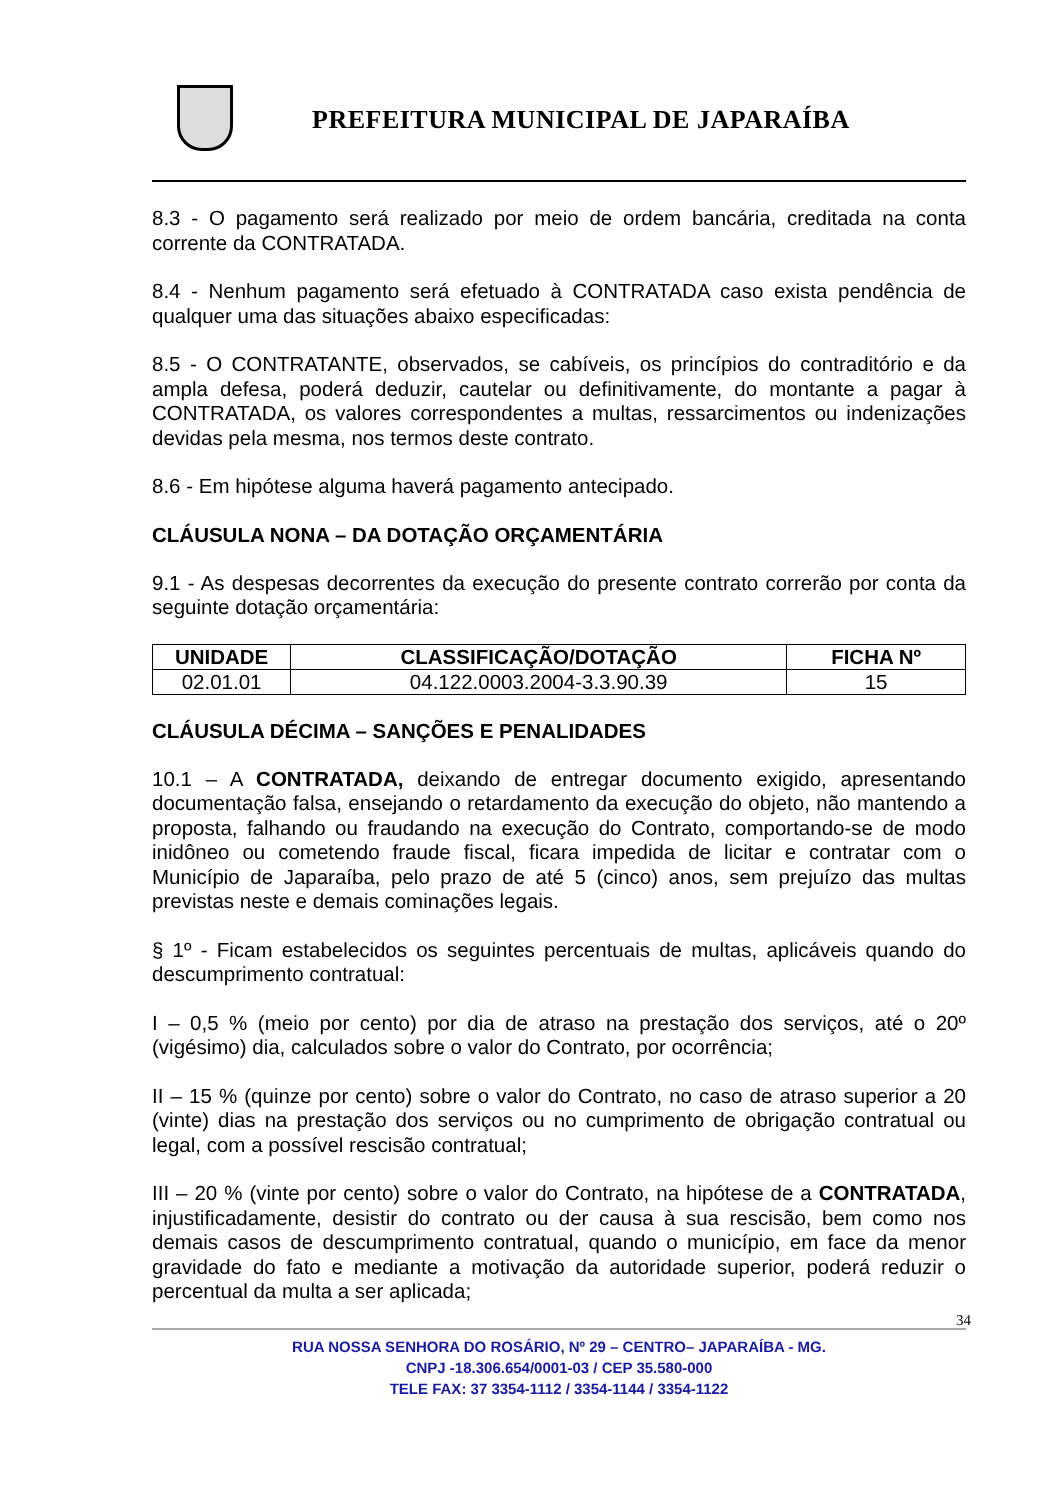PREFEITURA MUNICIPAL DE JAPARAÍBA
8.3 - O pagamento será realizado por meio de ordem bancária, creditada na conta corrente da CONTRATADA.
8.4 - Nenhum pagamento será efetuado à CONTRATADA caso exista pendência de qualquer uma das situações abaixo especificadas:
8.5 - O CONTRATANTE, observados, se cabíveis, os princípios do contraditório e da ampla defesa, poderá deduzir, cautelar ou definitivamente, do montante a pagar à CONTRATADA, os valores correspondentes a multas, ressarcimentos ou indenizações devidas pela mesma, nos termos deste contrato.
8.6 - Em hipótese alguma haverá pagamento antecipado.
CLÁUSULA NONA – DA DOTAÇÃO ORÇAMENTÁRIA
9.1 - As despesas decorrentes da execução do presente contrato correrão por conta da seguinte dotação orçamentária:
| UNIDADE | CLASSIFICAÇÃO/DOTAÇÃO | FICHA Nº |
| --- | --- | --- |
| 02.01.01 | 04.122.0003.2004-3.3.90.39 | 15 |
CLÁUSULA DÉCIMA – SANÇÕES E PENALIDADES
10.1 – A CONTRATADA, deixando de entregar documento exigido, apresentando documentação falsa, ensejando o retardamento da execução do objeto, não mantendo a proposta, falhando ou fraudando na execução do Contrato, comportando-se de modo inidôneo ou cometendo fraude fiscal, ficara impedida de licitar e contratar com o Município de Japaraíba, pelo prazo de até 5 (cinco) anos, sem prejuízo das multas previstas neste e demais cominações legais.
§ 1º - Ficam estabelecidos os seguintes percentuais de multas, aplicáveis quando do descumprimento contratual:
I – 0,5 % (meio por cento) por dia de atraso na prestação dos serviços, até o 20º (vigésimo) dia, calculados sobre o valor do Contrato, por ocorrência;
II – 15 % (quinze por cento) sobre o valor do Contrato, no caso de atraso superior a 20 (vinte) dias na prestação dos serviços ou no cumprimento de obrigação contratual ou legal, com a possível rescisão contratual;
III – 20 % (vinte por cento) sobre o valor do Contrato, na hipótese de a CONTRATADA, injustificadamente, desistir do contrato ou der causa à sua rescisão, bem como nos demais casos de descumprimento contratual, quando o município, em face da menor gravidade do fato e mediante a motivação da autoridade superior, poderá reduzir o percentual da multa a ser aplicada;
34
RUA NOSSA SENHORA DO ROSÁRIO, Nº 29 – CENTRO– JAPARAÍBA - MG.
CNPJ -18.306.654/0001-03 / CEP 35.580-000
TELE FAX: 37 3354-1112 / 3354-1144 / 3354-1122